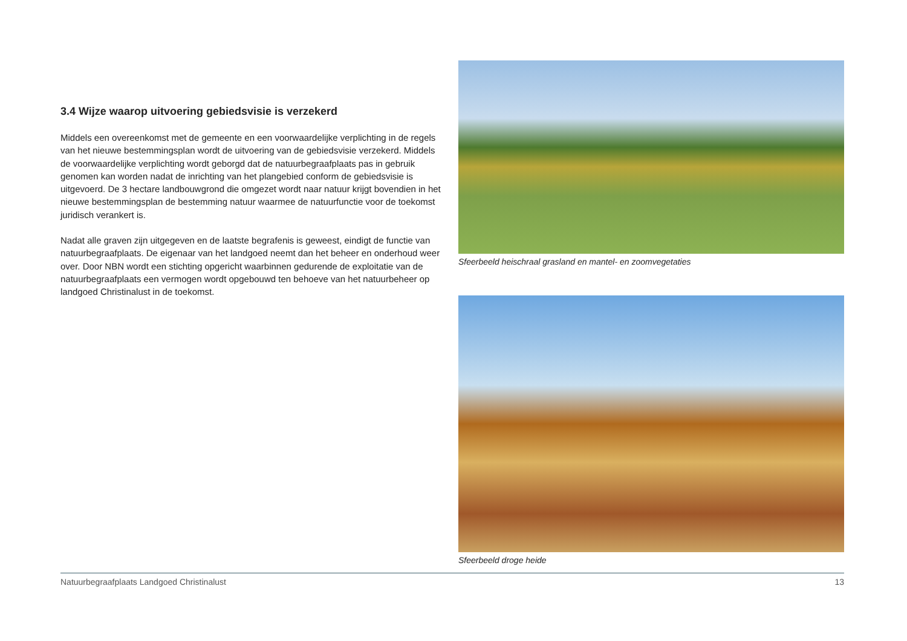3.4 Wijze waarop uitvoering gebiedsvisie is verzekerd
Middels een overeenkomst met de gemeente en een voorwaardelijke verplichting in de regels van het nieuwe bestemmingsplan wordt de uitvoering van de gebiedsvisie verzekerd. Middels de voorwaardelijke verplichting wordt geborgd dat de natuurbegraafplaats pas in gebruik genomen kan worden nadat de inrichting van het plangebied conform de gebiedsvisie is uitgevoerd. De 3 hectare landbouwgrond die omgezet wordt naar natuur krijgt bovendien in het nieuwe bestemmingsplan de bestemming natuur waarmee de natuurfunctie voor de toekomst juridisch verankert is.
Nadat alle graven zijn uitgegeven en de laatste begrafenis is geweest, eindigt de functie van natuurbegraafplaats. De eigenaar van het landgoed neemt dan het beheer en onderhoud weer over. Door NBN wordt een stichting opgericht waarbinnen gedurende de exploitatie van de natuurbegraafplaats een vermogen wordt opgebouwd ten behoeve van het natuurbeheer op landgoed Christinalust in de toekomst.
Sfeerbeeld heischraal grasland en mantel- en zoomvegetaties
Sfeerbeeld droge heide
Natuurbegraafplaats Landgoed Christinalust 13